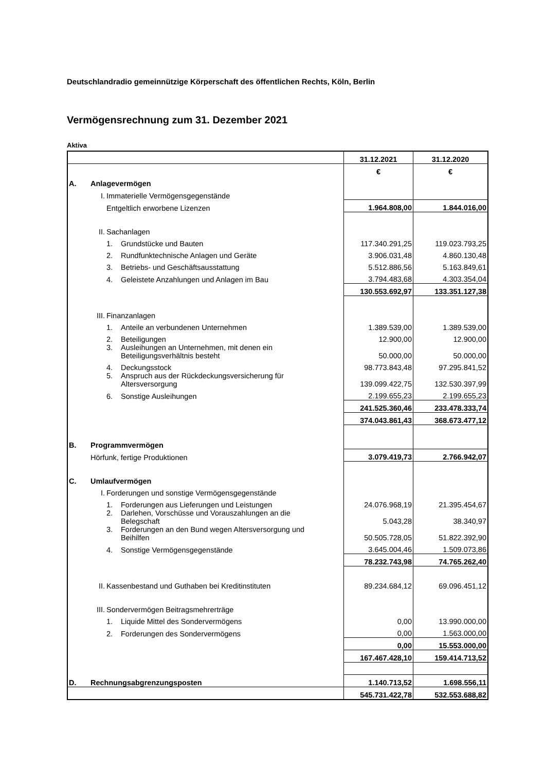Deutschlandradio gemeinnützige Körperschaft des öffentlichen Rechts, Köln, Berlin
Vermögensrechnung zum 31. Dezember 2021
Aktiva
| | | 31.12.2021 | 31.12.2020 |
| | | € | € |
| A. | Anlagevermögen | | |
| | I. Immaterielle Vermögensgegenstände | | |
| | Entgeltlich erworbene Lizenzen | 1.964.808,00 | 1.844.016,00 |
| | II. Sachanlagen | | |
| | 1. Grundstücke und Bauten | 117.340.291,25 | 119.023.793,25 |
| | 2. Rundfunktechnische Anlagen und Geräte | 3.906.031,48 | 4.860.130,48 |
| | 3. Betriebs- und Geschäftsausstattung | 5.512.886,56 | 5.163.849,61 |
| | 4. Geleistete Anzahlungen und Anlagen im Bau | 3.794.483,68 | 4.303.354,04 |
| | | 130.553.692,97 | 133.351.127,38 |
| | III. Finanzanlagen | | |
| | 1. Anteile an verbundenen Unternehmen | 1.389.539,00 | 1.389.539,00 |
| | 2. Beteiligungen | 12.900,00 | 12.900,00 |
| | 3. Ausleihungen an Unternehmen, mit denen ein Beteiligungsverhältnis besteht | 50.000,00 | 50.000,00 |
| | 4. Deckungsstock | 98.773.843,48 | 97.295.841,52 |
| | 5. Anspruch aus der Rückdeckungsversicherung für Altersversorgung | 139.099.422,75 | 132.530.397,99 |
| | 6. Sonstige Ausleihungen | 2.199.655,23 | 2.199.655,23 |
| | | 241.525.360,46 | 233.478.333,74 |
| | | 374.043.861,43 | 368.673.477,12 |
| B. | Programmvermögen | | |
| | Hörfunk, fertige Produktionen | 3.079.419,73 | 2.766.942,07 |
| C. | Umlaufvermögen | | |
| | I. Forderungen und sonstige Vermögensgegenstände | | |
| | 1. Forderungen aus Lieferungen und Leistungen | 24.076.968,19 | 21.395.454,67 |
| | 2. Darlehen, Vorschüsse und Vorauszahlungen an die Belegschaft | 5.043,28 | 38.340,97 |
| | 3. Forderungen an den Bund wegen Altersversorgung und Beihilfen | 50.505.728,05 | 51.822.392,90 |
| | 4. Sonstige Vermögensgegenstände | 3.645.004,46 | 1.509.073,86 |
| | | 78.232.743,98 | 74.765.262,40 |
| | II. Kassenbestand und Guthaben bei Kreditinstituten | 89.234.684,12 | 69.096.451,12 |
| | III. Sondervermögen Beitragsmehrerträge | | |
| | 1. Liquide Mittel des Sondervermögens | 0,00 | 13.990.000,00 |
| | 2. Forderungen des Sondervermögens | 0,00 | 1.563.000,00 |
| | | 0,00 | 15.553.000,00 |
| | | 167.467.428,10 | 159.414.713,52 |
| D. | Rechnungsabgrenzungsposten | 1.140.713,52 | 1.698.556,11 |
| | | 545.731.422,78 | 532.553.688,82 |